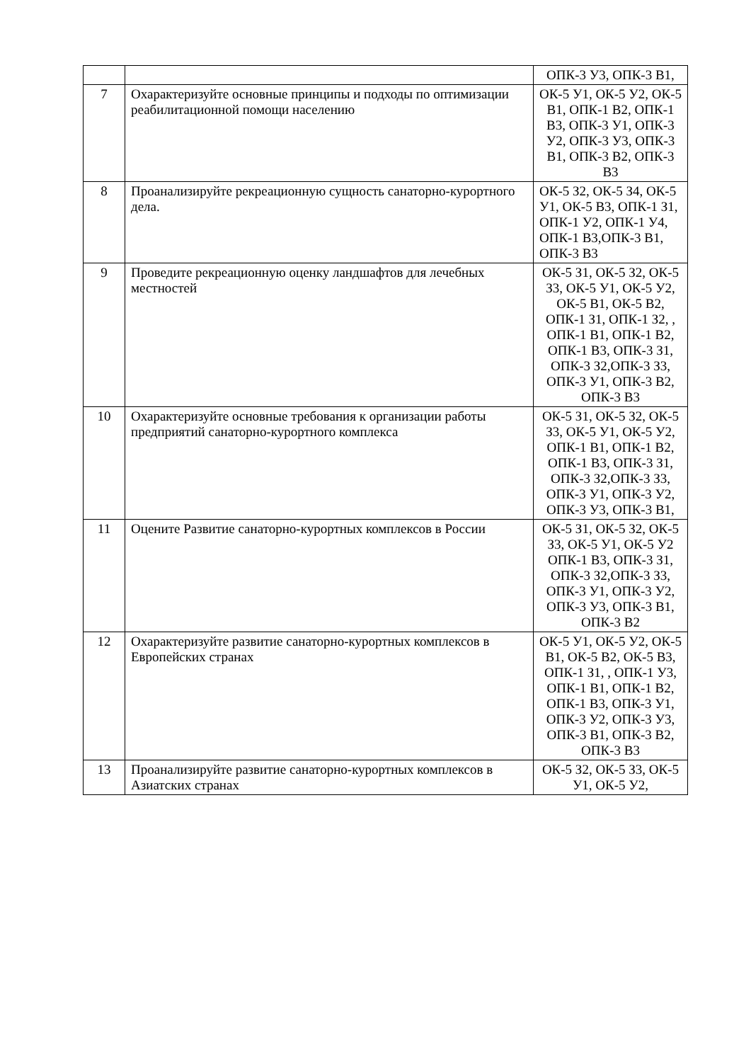| | | ОПК-3 У3, ОПК-3 В1, |
| 7 | Охарактеризуйте основные принципы и подходы по оптимизации реабилитационной помощи населению | ОК-5 У1, ОК-5 У2, ОК-5 В1, ОПК-1 В2, ОПК-1 В3, ОПК-3 У1, ОПК-3 У2, ОПК-3 У3, ОПК-3 В1, ОПК-3 В2, ОПК-3 В3 |
| 8 | Проанализируйте рекреационную сущность санаторно-курортного дела. | ОК-5 З2, ОК-5 З4, ОК-5 У1, ОК-5 В3, ОПК-1 З1, ОПК-1 У2, ОПК-1 У4, ОПК-1 В3,ОПК-3 В1, ОПК-3 В3 |
| 9 | Проведите рекреационную оценку ландшафтов для лечебных местностей | ОК-5 З1, ОК-5 З2, ОК-5 З3, ОК-5 У1, ОК-5 У2, ОК-5 В1, ОК-5 В2, ОПК-1 З1, ОПК-1 З2, , ОПК-1 В1, ОПК-1 В2, ОПК-1 В3, ОПК-3 З1, ОПК-3 З2,ОПК-3 З3, ОПК-3 У1, ОПК-3 В2, ОПК-3 В3 |
| 10 | Охарактеризуйте основные требования к организации работы предприятий санаторно-курортного комплекса | ОК-5 З1, ОК-5 З2, ОК-5 З3, ОК-5 У1, ОК-5 У2, ОПК-1 В1, ОПК-1 В2, ОПК-1 В3, ОПК-3 З1, ОПК-3 З2,ОПК-3 З3, ОПК-3 У1, ОПК-3 У2, ОПК-3 У3, ОПК-3 В1, |
| 11 | Оцените Развитие санаторно-курортных комплексов в России | ОК-5 З1, ОК-5 З2, ОК-5 З3, ОК-5 У1, ОК-5 У2 ОПК-1 В3, ОПК-3 З1, ОПК-3 З2,ОПК-3 З3, ОПК-3 У1, ОПК-3 У2, ОПК-3 У3, ОПК-3 В1, ОПК-3 В2 |
| 12 | Охарактеризуйте развитие санаторно-курортных комплексов в Европейских странах | ОК-5 У1, ОК-5 У2, ОК-5 В1, ОК-5 В2, ОК-5 В3, ОПК-1 З1, , ОПК-1 У3, ОПК-1 В1, ОПК-1 В2, ОПК-1 В3, ОПК-3 У1, ОПК-3 У2, ОПК-3 У3, ОПК-3 В1, ОПК-3 В2, ОПК-3 В3 |
| 13 | Проанализируйте развитие санаторно-курортных комплексов в Азиатских странах | ОК-5 З2, ОК-5 З3, ОК-5 У1, ОК-5 У2, |